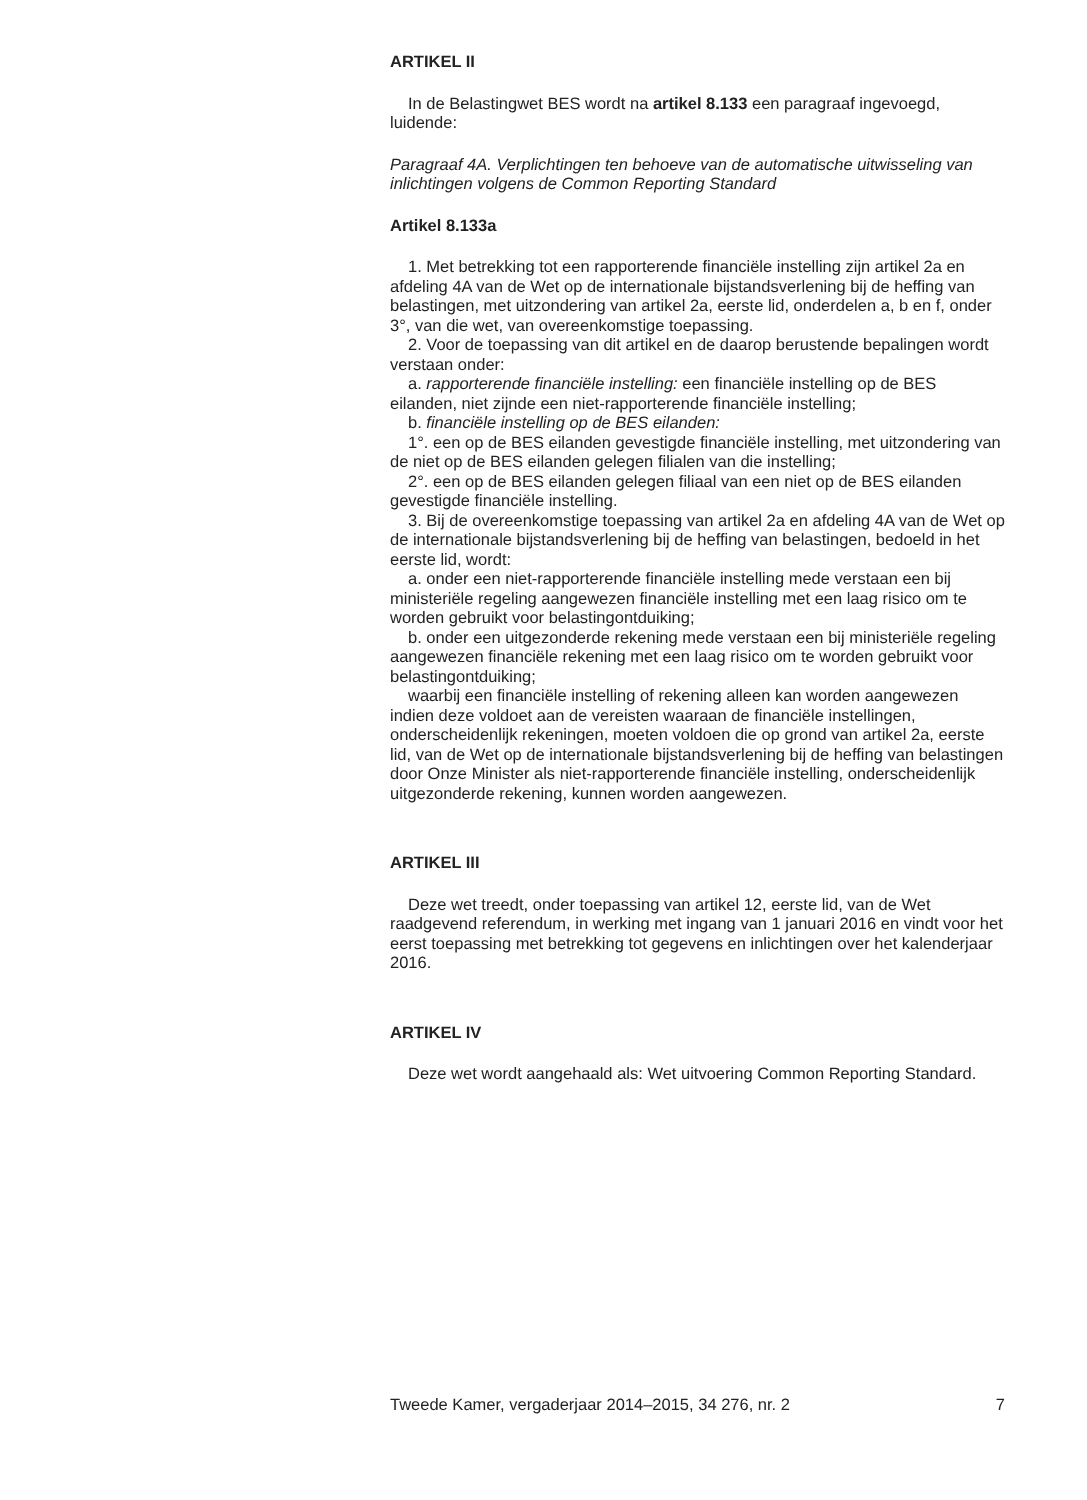ARTIKEL II
In de Belastingwet BES wordt na artikel 8.133 een paragraaf ingevoegd, luidende:
Paragraaf 4A. Verplichtingen ten behoeve van de automatische uitwisseling van inlichtingen volgens de Common Reporting Standard
Artikel 8.133a
1. Met betrekking tot een rapporterende financiële instelling zijn artikel 2a en afdeling 4A van de Wet op de internationale bijstandsverlening bij de heffing van belastingen, met uitzondering van artikel 2a, eerste lid, onderdelen a, b en f, onder 3°, van die wet, van overeenkomstige toepassing.
2. Voor de toepassing van dit artikel en de daarop berustende bepalingen wordt verstaan onder:
a. rapporterende financiële instelling: een financiële instelling op de BES eilanden, niet zijnde een niet-rapporterende financiële instelling;
b. financiële instelling op de BES eilanden:
1°. een op de BES eilanden gevestigde financiële instelling, met uitzondering van de niet op de BES eilanden gelegen filialen van die instelling;
2°. een op de BES eilanden gelegen filiaal van een niet op de BES eilanden gevestigde financiële instelling.
3. Bij de overeenkomstige toepassing van artikel 2a en afdeling 4A van de Wet op de internationale bijstandsverlening bij de heffing van belastingen, bedoeld in het eerste lid, wordt:
a. onder een niet-rapporterende financiële instelling mede verstaan een bij ministeriële regeling aangewezen financiële instelling met een laag risico om te worden gebruikt voor belastingontduiking;
b. onder een uitgezonderde rekening mede verstaan een bij ministeriële regeling aangewezen financiële rekening met een laag risico om te worden gebruikt voor belastingontduiking;
waarbij een financiële instelling of rekening alleen kan worden aangewezen indien deze voldoet aan de vereisten waaraan de financiële instellingen, onderscheidenlijk rekeningen, moeten voldoen die op grond van artikel 2a, eerste lid, van de Wet op de internationale bijstandsverlening bij de heffing van belastingen door Onze Minister als niet-rapporterende financiële instelling, onderscheidenlijk uitgezonderde rekening, kunnen worden aangewezen.
ARTIKEL III
Deze wet treedt, onder toepassing van artikel 12, eerste lid, van de Wet raadgevend referendum, in werking met ingang van 1 januari 2016 en vindt voor het eerst toepassing met betrekking tot gegevens en inlichtingen over het kalenderjaar 2016.
ARTIKEL IV
Deze wet wordt aangehaald als: Wet uitvoering Common Reporting Standard.
Tweede Kamer, vergaderjaar 2014–2015, 34 276, nr. 2 7